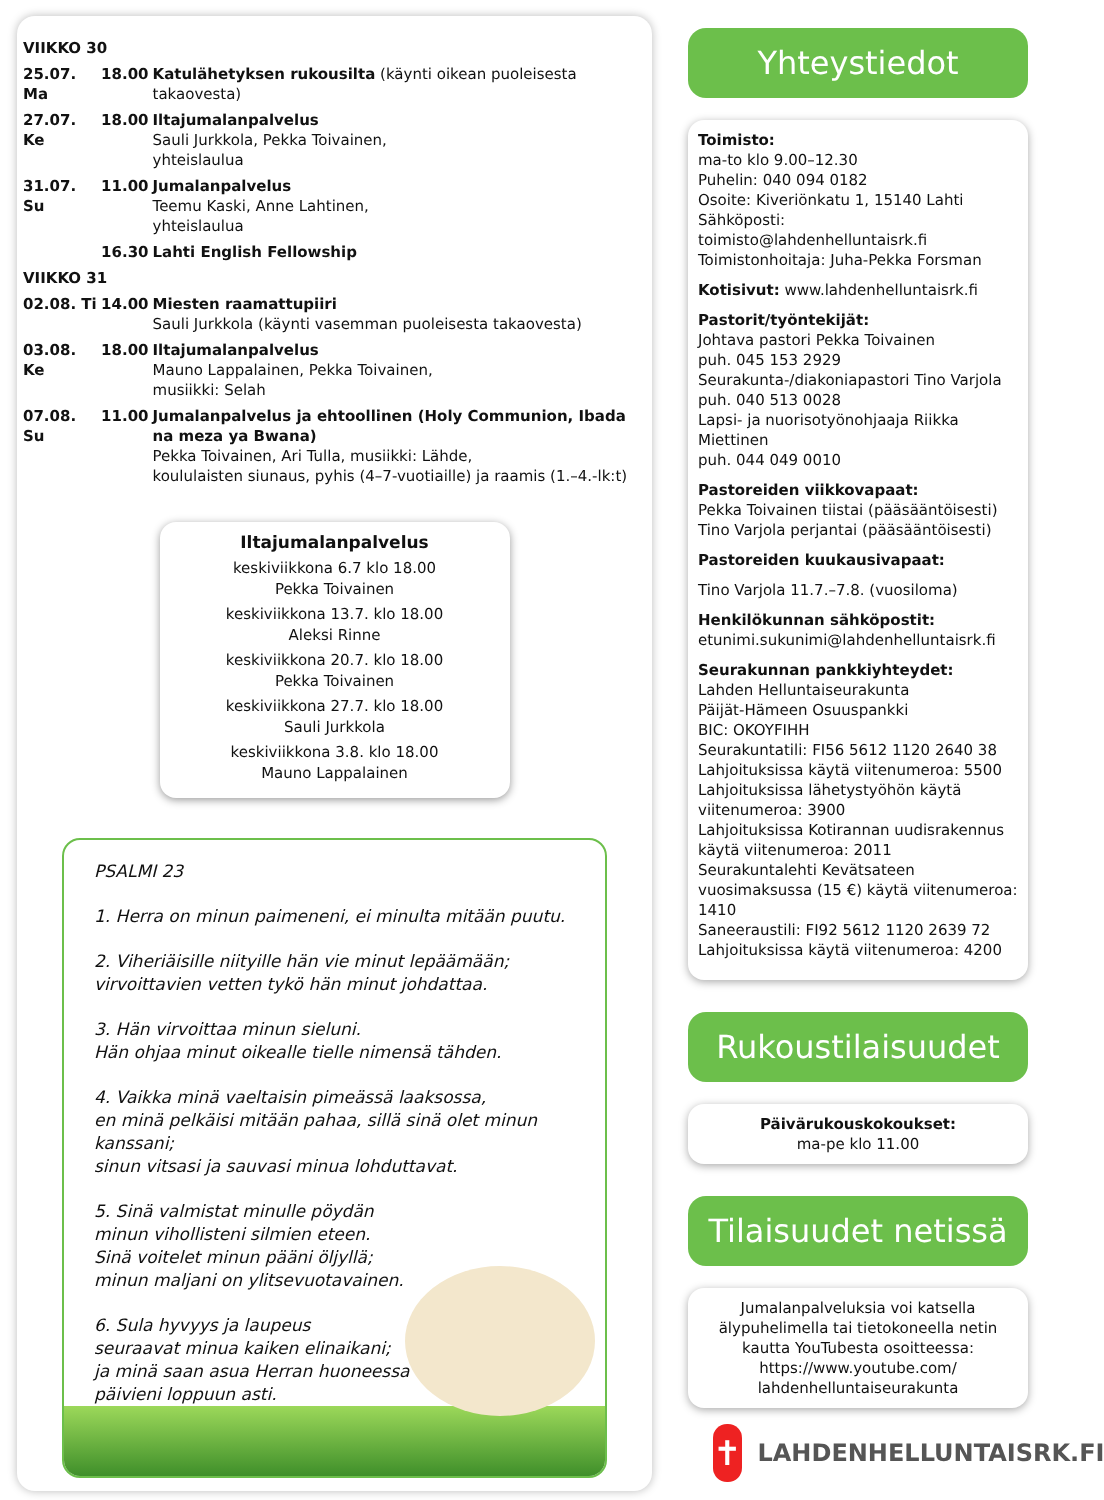| VIIKKO 30 | | |
| 25.07. Ma | 18.00 | Katulähetyksen rukousilta (käynti oikean puoleisesta takaovesta) |
| 27.07. Ke | 18.00 | Iltajumalanpalvelus Sauli Jurkkola, Pekka Toivainen, yhteislaulua |
| 31.07. Su | 11.00 | Jumalanpalvelus Teemu Kaski, Anne Lahtinen, yhteislaulua |
| | 16.30 | Lahti English Fellowship |
| VIIKKO 31 | | |
| 02.08. Ti | 14.00 | Miesten raamattupiiri Sauli Jurkkola (käynti vasemman puoleisesta takaovesta) |
| 03.08. Ke | 18.00 | Iltajumalanpalvelus Mauno Lappalainen, Pekka Toivainen, musiikki: Selah |
| 07.08. Su | 11.00 | Jumalanpalvelus ja ehtoollinen (Holy Communion, Ibada na meza ya Bwana) Pekka Toivainen, Ari Tulla, musiikki: Lähde, koululaisten siunaus, pyhis (4–7-vuotiaille) ja raamis (1.–4.-lk:t) |
Iltajumalanpalvelus
keskiviikkona 6.7 klo 18.00
Pekka Toivainen
keskiviikkona 13.7. klo 18.00
Aleksi Rinne
keskiviikkona 20.7. klo 18.00
Pekka Toivainen
keskiviikkona 27.7. klo 18.00
Sauli Jurkkola
keskiviikkona 3.8. klo 18.00
Mauno Lappalainen
PSALMI 23
1. Herra on minun paimeneni, ei minulta mitään puutu.
2. Viheriäisille niityille hän vie minut lepäämään;
virvoittavien vetten tykö hän minut johdattaa.
3. Hän virvoittaa minun sieluni.
Hän ohjaa minut oikealle tielle nimensä tähden.
4. Vaikka minä vaeltaisin pimeässä laaksossa,
en minä pelkäisi mitään pahaa, sillä sinä olet minun kanssani;
sinun vitsasi ja sauvasi minua lohduttavat.
5. Sinä valmistat minulle pöydän
minun vihollisteni silmien eteen.
Sinä voitelet minun pääni öljyllä;
minun maljani on ylitsevuotavainen.
6. Sula hyvyys ja laupeus
seuraavat minua kaiken elinaikani;
ja minä saan asua Herran huoneessa
päivieni loppuun asti.
Yhteystiedot
Toimisto:
ma-to klo 9.00–12.30
Puhelin: 040 094 0182
Osoite: Kiveriönkatu 1, 15140 Lahti
Sähköposti: toimisto@lahdenhelluntaisrk.fi
Toimistonhoitaja: Juha-Pekka Forsman
Kotisivut: www.lahdenhelluntaisrk.fi
Pastorit/työntekijät:
Johtava pastori Pekka Toivainen
puh. 045 153 2929
Seurakunta-/diakoniapastori Tino Varjola
puh. 040 513 0028
Lapsi- ja nuorisotyönohjaaja Riikka Miettinen
puh. 044 049 0010
Pastoreiden viikkovapaat:
Pekka Toivainen tiistai (pääsääntöisesti)
Tino Varjola perjantai (pääsääntöisesti)
Pastoreiden kuukausivapaat:
Tino Varjola 11.7.–7.8. (vuosiloma)
Henkilökunnan sähköpostit:
etunimi.sukunimi@lahdenhelluntaisrk.fi
Seurakunnan pankkiyhteydet:
Lahden Helluntaiseurakunta
Päijät-Hämeen Osuuspankki
BIC: OKOYFIHH
Seurakuntatili: FI56 5612 1120 2640 38
Lahjoituksissa käytä viitenumeroa: 5500
Lahjoituksissa lähetystyöhön käytä viitenumeroa: 3900
Lahjoituksissa Kotirannan uudisrakennus käytä viitenumeroa: 2011
Seurakuntalehti Kevätsateen vuosimaksussa (15 €) käytä viitenumeroa: 1410
Saneeraustili: FI92 5612 1120 2639 72
Lahjoituksissa käytä viitenumeroa: 4200
Rukoustilaisuudet
Päivärukouskokoukset:
ma-pe klo 11.00
Tilaisuudet netissä
Jumalanpalveluksia voi katsella älypuhelimella tai tietokoneella netin kautta YouTubesta osoitteessa:
https://www.youtube.com/
lahdenhelluntaiseurakunta
✝
LAHDENHELLUNTAISRK.FI